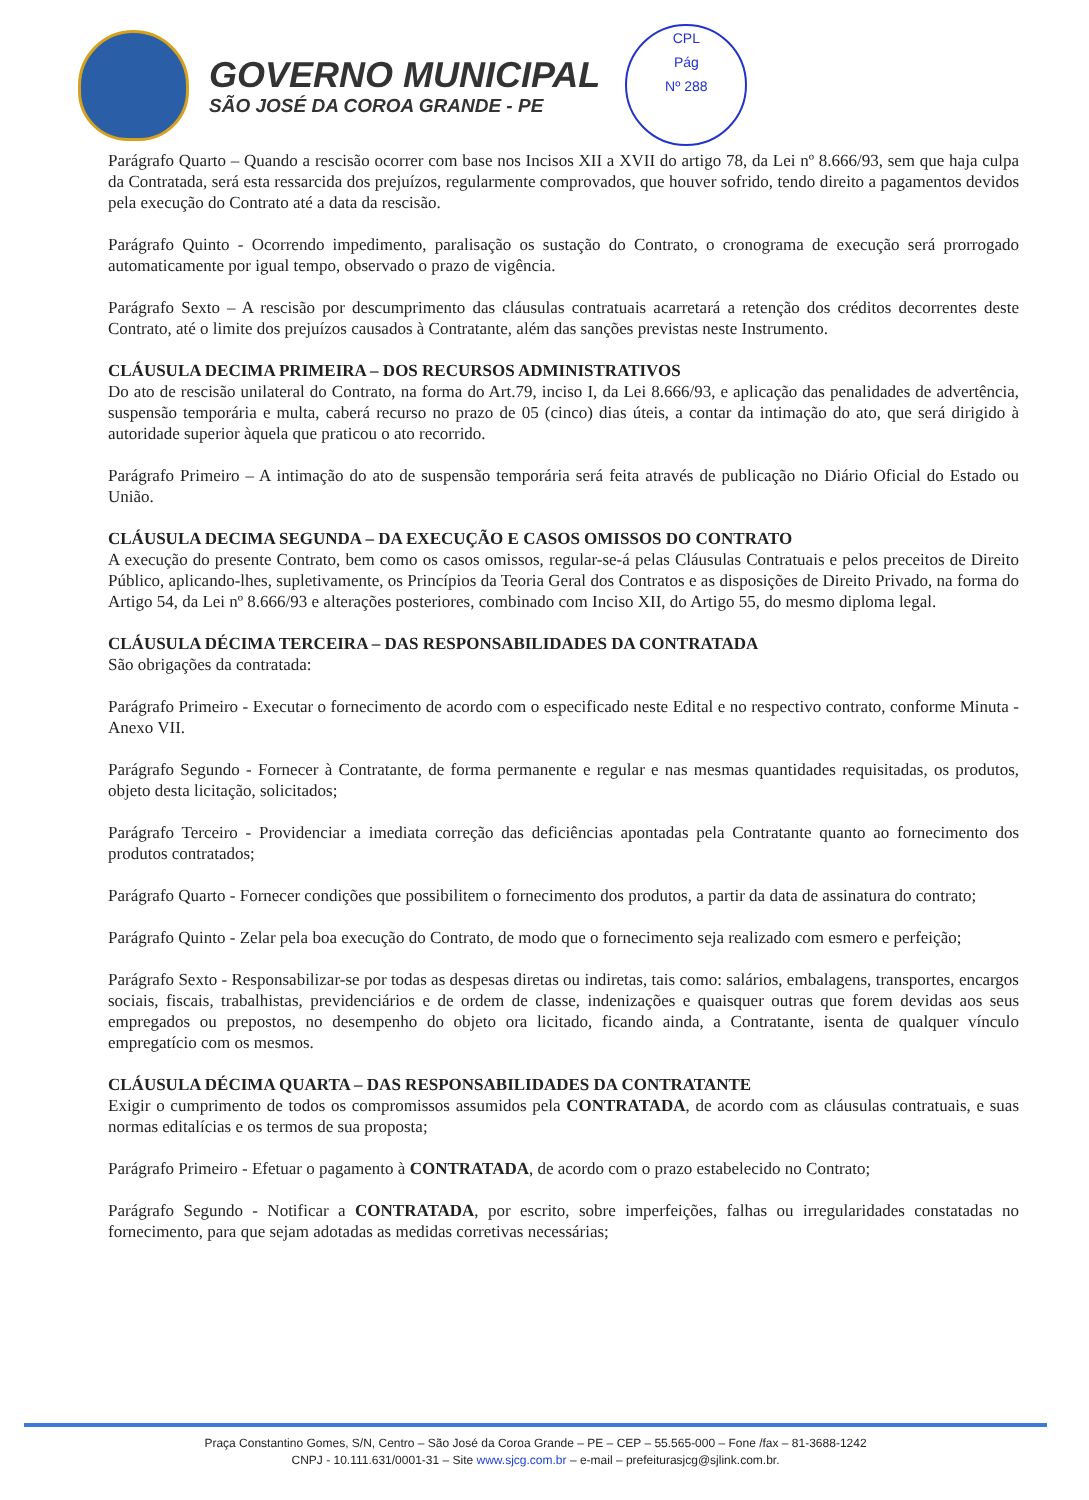GOVERNO MUNICIPAL
SÃO JOSÉ DA COROA GRANDE - PE
CPL
Pág
Nº 288
Parágrafo Quarto – Quando a rescisão ocorrer com base nos Incisos XII a XVII do artigo 78, da Lei nº 8.666/93, sem que haja culpa da Contratada, será esta ressarcida dos prejuízos, regularmente comprovados, que houver sofrido, tendo direito a pagamentos devidos pela execução do Contrato até a data da rescisão.
Parágrafo Quinto - Ocorrendo impedimento, paralisação os sustação do Contrato, o cronograma de execução será prorrogado automaticamente por igual tempo, observado o prazo de vigência.
Parágrafo Sexto – A rescisão por descumprimento das cláusulas contratuais acarretará a retenção dos créditos decorrentes deste Contrato, até o limite dos prejuízos causados à Contratante, além das sanções previstas neste Instrumento.
CLÁUSULA DECIMA PRIMEIRA – DOS RECURSOS ADMINISTRATIVOS
Do ato de rescisão unilateral do Contrato, na forma do Art.79, inciso I, da Lei 8.666/93, e aplicação das penalidades de advertência, suspensão temporária e multa, caberá recurso no prazo de 05 (cinco) dias úteis, a contar da intimação do ato, que será dirigido à autoridade superior àquela que praticou o ato recorrido.
Parágrafo Primeiro – A intimação do ato de suspensão temporária será feita através de publicação no Diário Oficial do Estado ou União.
CLÁUSULA DECIMA SEGUNDA – DA EXECUÇÃO E CASOS OMISSOS DO CONTRATO
A execução do presente Contrato, bem como os casos omissos, regular-se-á pelas Cláusulas Contratuais e pelos preceitos de Direito Público, aplicando-lhes, supletivamente, os Princípios da Teoria Geral dos Contratos e as disposições de Direito Privado, na forma do Artigo 54, da Lei nº 8.666/93 e alterações posteriores, combinado com Inciso XII, do Artigo 55, do mesmo diploma legal.
CLÁUSULA DÉCIMA TERCEIRA – DAS RESPONSABILIDADES DA CONTRATADA
São obrigações da contratada:
Parágrafo Primeiro - Executar o fornecimento de acordo com o especificado neste Edital e no respectivo contrato, conforme Minuta - Anexo VII.
Parágrafo Segundo - Fornecer à Contratante, de forma permanente e regular e nas mesmas quantidades requisitadas, os produtos, objeto desta licitação, solicitados;
Parágrafo Terceiro - Providenciar a imediata correção das deficiências apontadas pela Contratante quanto ao fornecimento dos produtos contratados;
Parágrafo Quarto - Fornecer condições que possibilitem o fornecimento dos produtos, a partir da data de assinatura do contrato;
Parágrafo Quinto - Zelar pela boa execução do Contrato, de modo que o fornecimento seja realizado com esmero e perfeição;
Parágrafo Sexto - Responsabilizar-se por todas as despesas diretas ou indiretas, tais como: salários, embalagens, transportes, encargos sociais, fiscais, trabalhistas, previdenciários e de ordem de classe, indenizações e quaisquer outras que forem devidas aos seus empregados ou prepostos, no desempenho do objeto ora licitado, ficando ainda, a Contratante, isenta de qualquer vínculo empregatício com os mesmos.
CLÁUSULA DÉCIMA QUARTA – DAS RESPONSABILIDADES DA CONTRATANTE
Exigir o cumprimento de todos os compromissos assumidos pela CONTRATADA, de acordo com as cláusulas contratuais, e suas normas editalícias e os termos de sua proposta;
Parágrafo Primeiro - Efetuar o pagamento à CONTRATADA, de acordo com o prazo estabelecido no Contrato;
Parágrafo Segundo - Notificar a CONTRATADA, por escrito, sobre imperfeições, falhas ou irregularidades constatadas no fornecimento, para que sejam adotadas as medidas corretivas necessárias;
Praça Constantino Gomes, S/N, Centro – São José da Coroa Grande – PE – CEP – 55.565-000 – Fone /fax – 81-3688-1242
CNPJ - 10.111.631/0001-31 – Site www.sjcg.com.br – e-mail – prefeiturasjcg@sjlink.com.br.